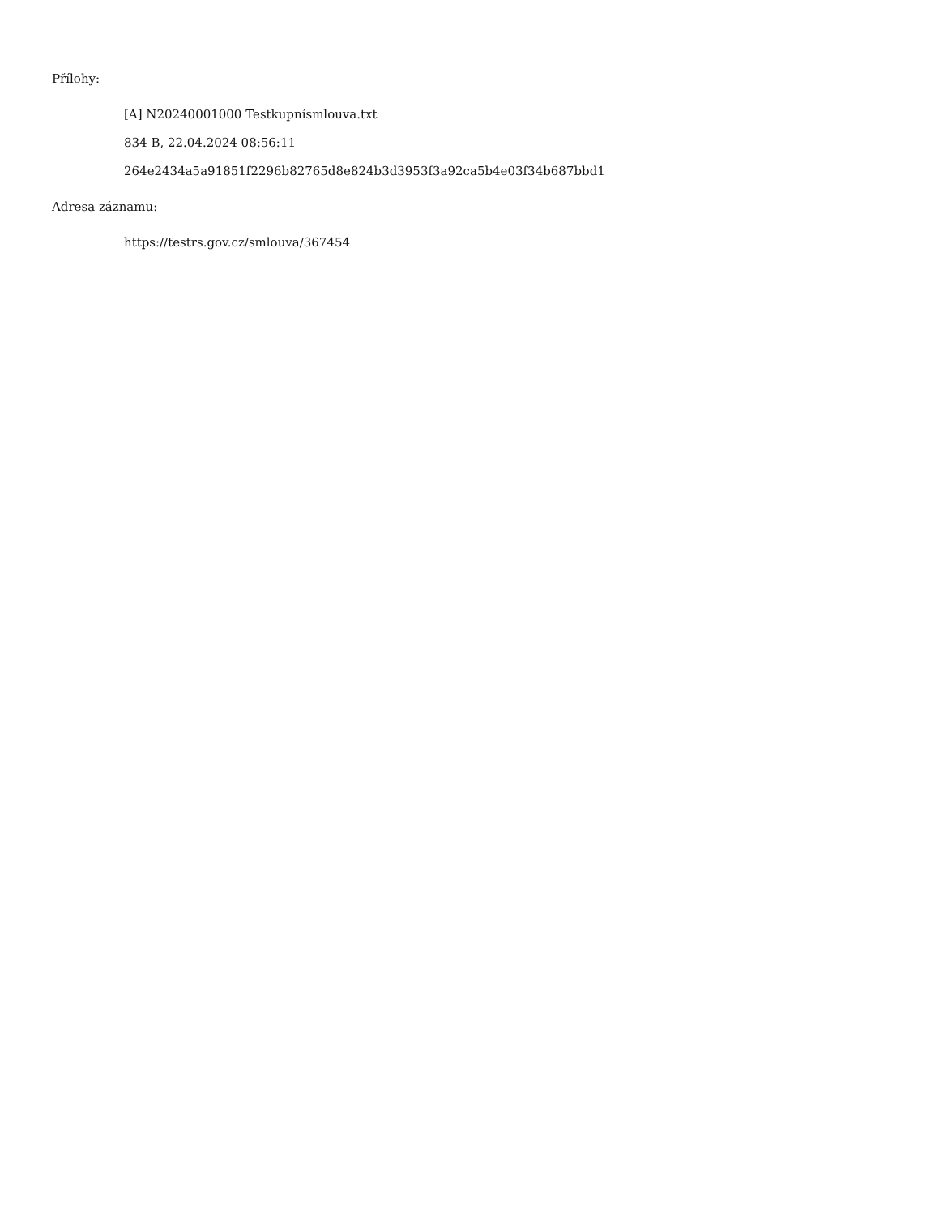Přílohy:
[A] N20240001000 Testkupnísmlouva.txt
834 B, 22.04.2024 08:56:11
264e2434a5a91851f2296b82765d8e824b3d3953f3a92ca5b4e03f34b687bbd1
Adresa záznamu:
https://testrs.gov.cz/smlouva/367454